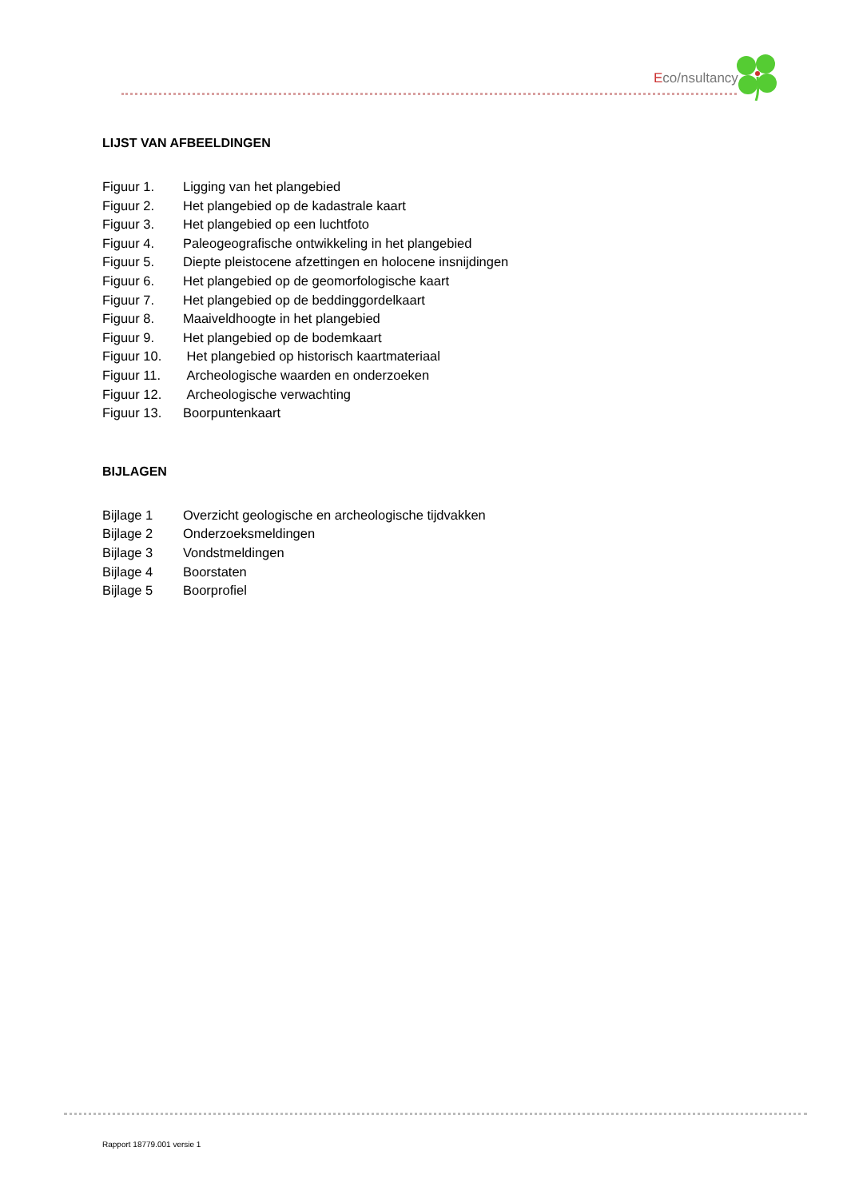Eco/nsultancy
LIJST VAN AFBEELDINGEN
Figuur 1. Ligging van het plangebied
Figuur 2. Het plangebied op de kadastrale kaart
Figuur 3. Het plangebied op een luchtfoto
Figuur 4. Paleogeografische ontwikkeling in het plangebied
Figuur 5. Diepte pleistocene afzettingen en holocene insnijdingen
Figuur 6. Het plangebied op de geomorfologische kaart
Figuur 7. Het plangebied op de beddinggordelkaart
Figuur 8. Maaiveldhoogte in het plangebied
Figuur 9. Het plangebied op de bodemkaart
Figuur 10. Het plangebied op historisch kaartmateriaal
Figuur 11. Archeologische waarden en onderzoeken
Figuur 12. Archeologische verwachting
Figuur 13. Boorpuntenkaart
BIJLAGEN
Bijlage 1 Overzicht geologische en archeologische tijdvakken
Bijlage 2 Onderzoeksmeldingen
Bijlage 3 Vondstmeldingen
Bijlage 4 Boorstaten
Bijlage 5 Boorprofiel
Rapport 18779.001 versie 1